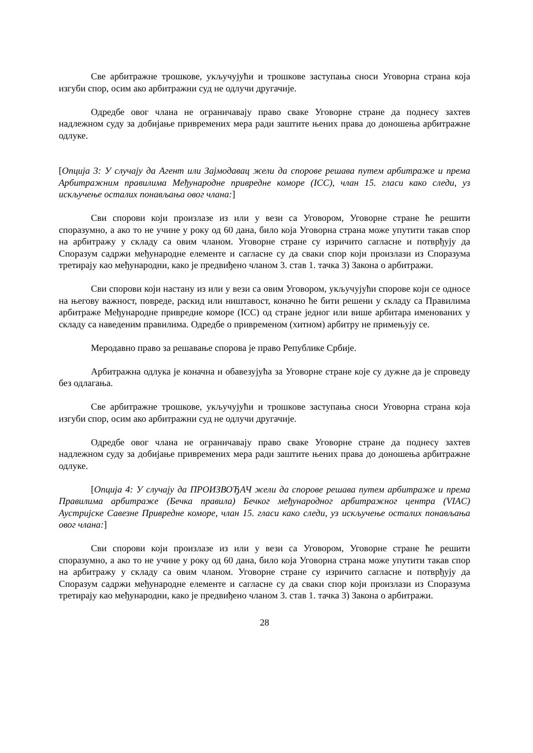Све арбитражне трошкове, укључујући и трошкове заступања сноси Уговорна страна која изгуби спор, осим ако арбитражни суд не одлучи другачије.
Одредбе овог члана не ограничавају право сваке Уговорне стране да поднесу захтев надлежном суду за добијање привремених мера ради заштите њених права до доношења арбитражне одлуке.
[Опција 3: У случају да Агент или Зајмодавац жели да спорове решава путем арбитраже и према Арбитражним правилима Међународне привредне коморе (ICC), члан 15. гласи како следи, уз искључење осталих понављања овог члана:]
Сви спорови који произлазе из или у вези са Уговором, Уговорне стране ће решити споразумно, а ако то не учине у року од 60 дана, било која Уговорна страна може упутити такав спор на арбитражу у складу са овим чланом. Уговорне стране су изричито сагласне и потврђују да Споразум садржи међународне елементе и сагласне су да сваки спор који произлази из Споразума третирају као међународни, како је предвиђено чланом 3. став 1. тачка 3) Закона о арбитражи.
Сви спорови који настану из или у вези са овим Уговором, укључујући спорове који се односе на његову важност, повреде, раскид или ништавост, коначно ће бити решени у складу са Правилима арбитраже Међународне привредне коморе (ICC) од стране једног или више арбитара именованих у складу са наведеним правилима. Одредбе о привременом (хитном) арбитру не примењују се.
Меродавно право за решавање спорова је право Републике Србије.
Арбитражна одлука је коначна и обавезујућа за Уговорне стране које су дужне да је спроведу без одлагања.
Све арбитражне трошкове, укључујући и трошкове заступања сноси Уговорна страна која изгуби спор, осим ако арбитражни суд не одлучи другачије.
Одредбе овог члана не ограничавају право сваке Уговорне стране да поднесу захтев надлежном суду за добијање привремених мера ради заштите њених права до доношења арбитражне одлуке.
[Опција 4: У случају да ПРОИЗВОЂАЧ жели да спорове решава путем арбитраже и према Правилима арбитраже (Бечка правила) Бечког међународног арбитражног центра (VIAC) Аустријске Савезне Привредне коморе, члан 15. гласи како следи, уз искључење осталих понављања овог члана:]
Сви спорови који произлазе из или у вези са Уговором, Уговорне стране ће решити споразумно, а ако то не учине у року од 60 дана, било која Уговорна страна може упутити такав спор на арбитражу у складу са овим чланом. Уговорне стране су изричито сагласне и потврђују да Споразум садржи међународне елементе и сагласне су да сваки спор који произлази из Споразума третирају као међународни, како је предвиђено чланом 3. став 1. тачка 3) Закона о арбитражи.
28